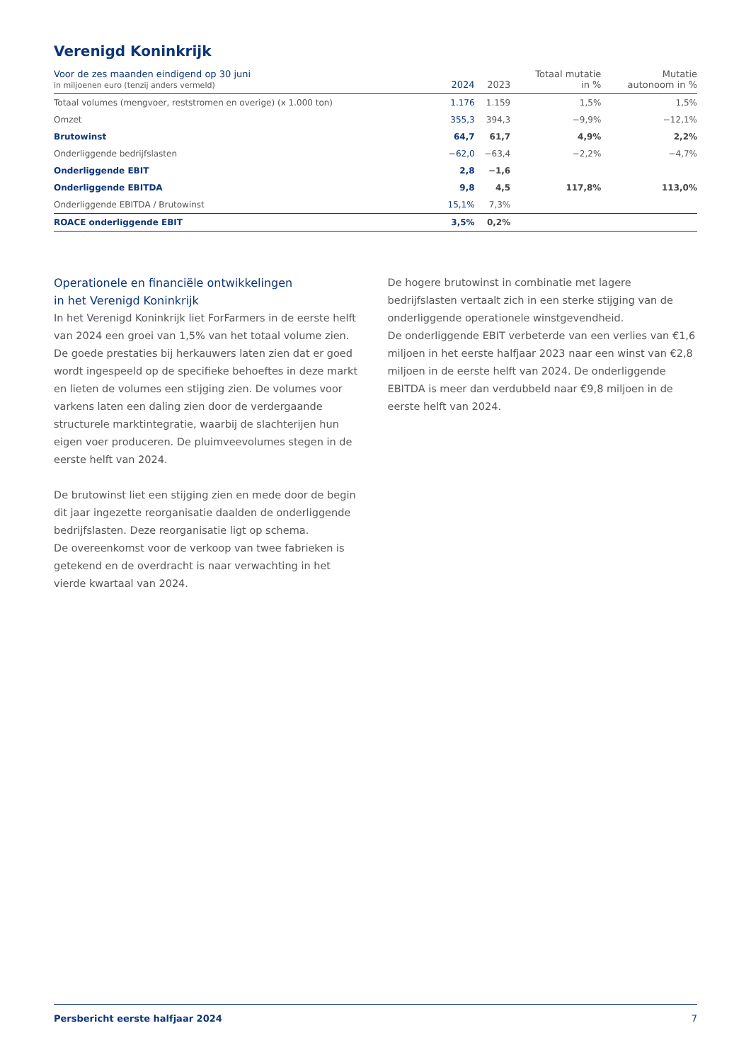Verenigd Koninkrijk
| Voor de zes maanden eindigend op 30 juni in miljoenen euro (tenzij anders vermeld) | 2024 | 2023 | Totaal mutatie in % | Mutatie autonoom in % |
| --- | --- | --- | --- | --- |
| Totaal volumes (mengvoer, reststromen en overige) (x 1.000 ton) | 1.176 | 1.159 | 1,5% | 1,5% |
| Omzet | 355,3 | 394,3 | −9,9% | −12,1% |
| Brutowinst | 64,7 | 61,7 | 4,9% | 2,2% |
| Onderliggende bedrijfslasten | −62,0 | −63,4 | −2,2% | −4,7% |
| Onderliggende EBIT | 2,8 | −1,6 | | |
| Onderliggende EBITDA | 9,8 | 4,5 | 117,8% | 113,0% |
| Onderliggende EBITDA / Brutowinst | 15,1% | 7,3% | | |
| ROACE onderliggende EBIT | 3,5% | 0,2% | | |
Operationele en financiële ontwikkelingen
in het Verenigd Koninkrijk
In het Verenigd Koninkrijk liet ForFarmers in de eerste helft van 2024 een groei van 1,5% van het totaal volume zien. De goede prestaties bij herkauwers laten zien dat er goed wordt ingespeeld op de specifieke behoeftes in deze markt en lieten de volumes een stijging zien. De volumes voor varkens laten een daling zien door de verdergaande structurele marktintegratie, waarbij de slachterijen hun eigen voer produceren. De pluimveevolumes stegen in de eerste helft van 2024.
De brutowinst liet een stijging zien en mede door de begin dit jaar ingezette reorganisatie daalden de onderliggende bedrijfslasten. Deze reorganisatie ligt op schema.
De overeenkomst voor de verkoop van twee fabrieken is getekend en de overdracht is naar verwachting in het vierde kwartaal van 2024.
De hogere brutowinst in combinatie met lagere bedrijfslasten vertaalt zich in een sterke stijging van de onderliggende operationele winstgevendheid.
De onderliggende EBIT verbeterde van een verlies van €1,6 miljoen in het eerste halfjaar 2023 naar een winst van €2,8 miljoen in de eerste helft van 2024. De onderliggende EBITDA is meer dan verdubbeld naar €9,8 miljoen in de eerste helft van 2024.
Persbericht eerste halfjaar 2024 7